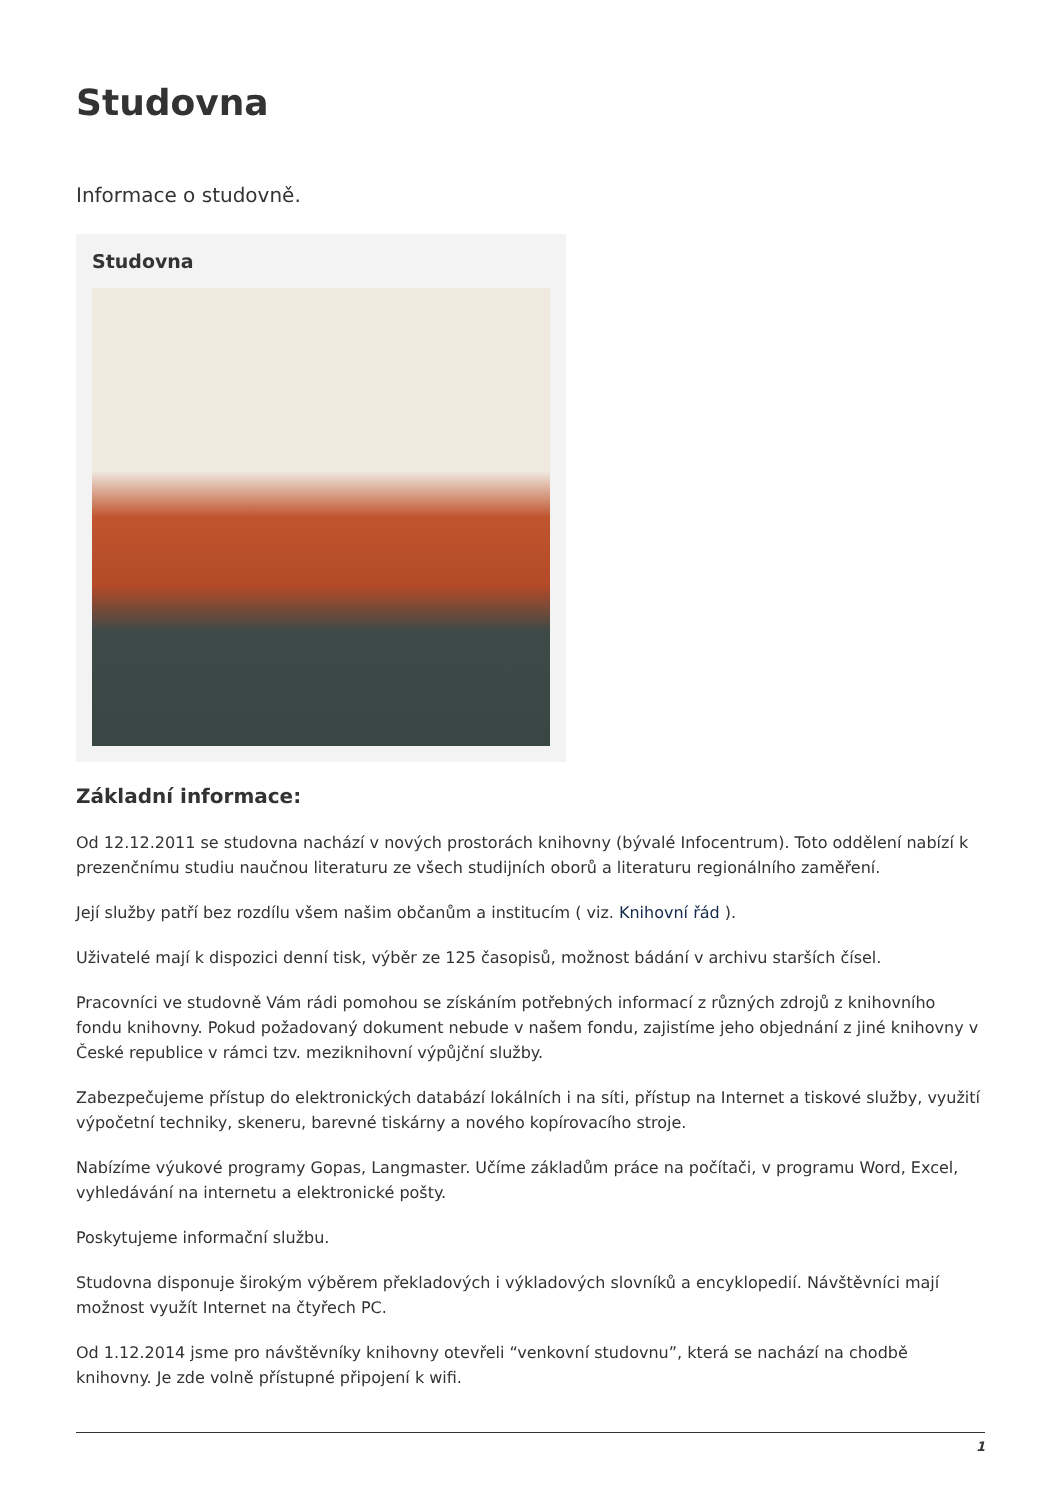Studovna
Informace o studovně.
Studovna
Základní informace:
Od 12.12.2011 se studovna nachází v nových prostorách knihovny (bývalé Infocentrum). Toto oddělení nabízí k prezenčnímu studiu naučnou literaturu ze všech studijních oborů a literaturu regionálního zaměření.
Její služby patří bez rozdílu všem našim občanům a institucím ( viz. Knihovní řád ).
Uživatelé mají k dispozici denní tisk, výběr ze 125 časopisů, možnost bádání v archivu starších čísel.
Pracovníci ve studovně Vám rádi pomohou se získáním potřebných informací z různých zdrojů z knihovního fondu knihovny. Pokud požadovaný dokument nebude v našem fondu, zajistíme jeho objednání z jiné knihovny v České republice v rámci tzv. meziknihovní výpůjční služby.
Zabezpečujeme přístup do elektronických databází lokálních i na síti, přístup na Internet a tiskové služby, využití výpočetní techniky, skeneru, barevné tiskárny a nového kopírovacího stroje.
Nabízíme výukové programy Gopas, Langmaster. Učíme základům práce na počítači, v programu Word, Excel, vyhledávání na internetu a elektronické pošty.
Poskytujeme informační službu.
Studovna disponuje širokým výběrem překladových i výkladových slovníků a encyklopedií. Návštěvníci mají možnost využít Internet na čtyřech PC.
Od 1.12.2014 jsme pro návštěvníky knihovny otevřeli “venkovní studovnu”, která se nachází na chodbě knihovny. Je zde volně přístupné připojení k wifi.
1